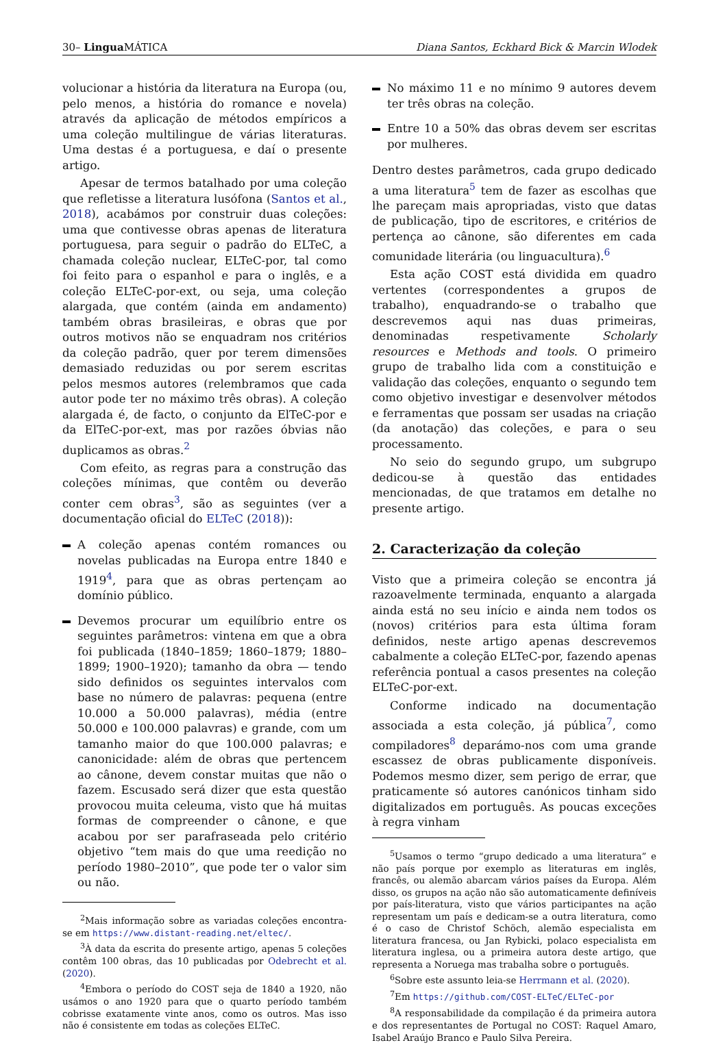30– Lingua MÁTICA Diana Santos, Eckhard Bick & Marcin Wlodek
volucionar a história da literatura na Europa (ou, pelo menos, a história do romance e novela) através da aplicação de métodos empíricos a uma coleção multilingue de várias literaturas. Uma destas é a portuguesa, e daí o presente artigo.
Apesar de termos batalhado por uma coleção que refletisse a literatura lusófona (Santos et al., 2018), acabámos por construir duas coleções: uma que contivesse obras apenas de literatura portuguesa, para seguir o padrão do ELTeC, a chamada coleção nuclear, ELTeC-por, tal como foi feito para o espanhol e para o inglês, e a coleção ELTeC-por-ext, ou seja, uma coleção alargada, que contém (ainda em andamento) também obras brasileiras, e obras que por outros motivos não se enquadram nos critérios da coleção padrão, quer por terem dimensões demasiado reduzidas ou por serem escritas pelos mesmos autores (relembramos que cada autor pode ter no máximo três obras). A coleção alargada é, de facto, o conjunto da ElTeC-por e da ElTeC-por-ext, mas por razões óbvias não duplicamos as obras.<sup>2</sup>
Com efeito, as regras para a construção das coleções mínimas, que contêm ou deverão conter cem obras<sup>3</sup>, são as seguintes (ver a documentação oficial do ELTeC (2018)):
A coleção apenas contém romances ou novelas publicadas na Europa entre 1840 e 1919<sup>4</sup>, para que as obras pertençam ao domínio público.
Devemos procurar um equilíbrio entre os seguintes parâmetros: vintena em que a obra foi publicada (1840–1859; 1860–1879; 1880–1899; 1900–1920); tamanho da obra — tendo sido definidos os seguintes intervalos com base no número de palavras: pequena (entre 10.000 a 50.000 palavras), média (entre 50.000 e 100.000 palavras) e grande, com um tamanho maior do que 100.000 palavras; e canonicidade: além de obras que pertencem ao cânone, devem constar muitas que não o fazem. Escusado será dizer que esta questão provocou muita celeuma, visto que há muitas formas de compreender o cânone, e que acabou por ser parafraseada pelo critério objetivo “tem mais do que uma reedição no período 1980–2010”, que pode ter o valor sim ou não.
<sup>2</sup> Mais informação sobre as variadas coleções encontra-se em https://www.distant-reading.net/eltec/.
<sup>3</sup> À data da escrita do presente artigo, apenas 5 coleções contêm 100 obras, das 10 publicadas por Odebrecht et al. (2020).
<sup>4</sup> Embora o período do COST seja de 1840 a 1920, não usámos o ano 1920 para que o quarto período também cobrisse exatamente vinte anos, como os outros. Mas isso não é consistente em todas as coleções ELTeC.
No máximo 11 e no mínimo 9 autores devem ter três obras na coleção.
Entre 10 a 50% das obras devem ser escritas por mulheres.
Dentro destes parâmetros, cada grupo dedicado a uma literatura<sup>5</sup> tem de fazer as escolhas que lhe pareçam mais apropriadas, visto que datas de publicação, tipo de escritores, e critérios de pertença ao cânone, são diferentes em cada comunidade literária (ou linguacultura).<sup>6</sup>
Esta ação COST está dividida em quadro vertentes (correspondentes a grupos de trabalho), enquadrando-se o trabalho que descrevemos aqui nas duas primeiras, denominadas respetivamente Scholarly resources e Methods and tools. O primeiro grupo de trabalho lida com a constituição e validação das coleções, enquanto o segundo tem como objetivo investigar e desenvolver métodos e ferramentas que possam ser usadas na criação (da anotação) das coleções, e para o seu processamento.
No seio do segundo grupo, um subgrupo dedicou-se à questão das entidades mencionadas, de que tratamos em detalhe no presente artigo.
2. Caracterização da coleção
Visto que a primeira coleção se encontra já razoavelmente terminada, enquanto a alargada ainda está no seu início e ainda nem todos os (novos) critérios para esta última foram definidos, neste artigo apenas descrevemos cabalmente a coleção ELTeC-por, fazendo apenas referência pontual a casos presentes na coleção ELTeC-por-ext.
Conforme indicado na documentação associada a esta coleção, já pública<sup>7</sup>, como compiladores<sup>8</sup> deparámo-nos com uma grande escassez de obras publicamente disponíveis. Podemos mesmo dizer, sem perigo de errar, que praticamente só autores canónicos tinham sido digitalizados em português. As poucas exceções à regra vinham
<sup>5</sup> Usamos o termo “grupo dedicado a uma literatura” e não país porque por exemplo as literaturas em inglês, francês, ou alemão abarcam vários países da Europa. Além disso, os grupos na ação não são automaticamente definíveis por país-literatura, visto que vários participantes na ação representam um país e dedicam-se a outra literatura, como é o caso de Christof Schöch, alemão especialista em literatura francesa, ou Jan Rybicki, polaco especialista em literatura inglesa, ou a primeira autora deste artigo, que representa a Noruega mas trabalha sobre o português.
<sup>6</sup> Sobre este assunto leia-se Herrmann et al. (2020).
<sup>7</sup> Em https://github.com/COST-ELTeC/ELTeC-por
<sup>8</sup> A responsabilidade da compilação é da primeira autora e dos representantes de Portugal no COST: Raquel Amaro, Isabel Araújo Branco e Paulo Silva Pereira.